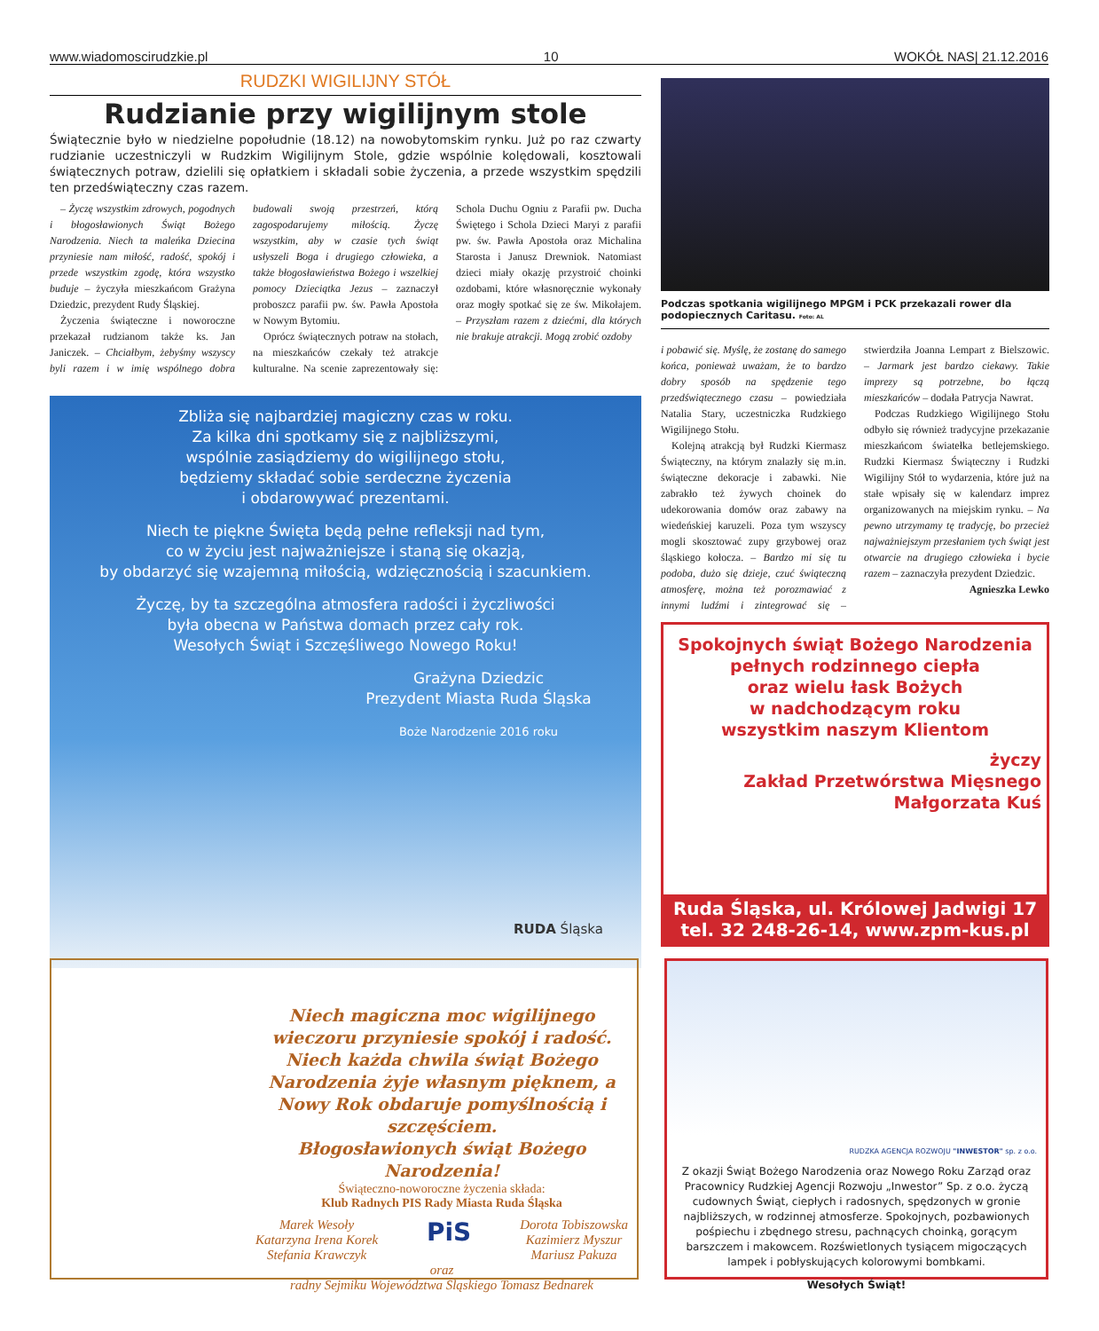www.wiadomoscirudzkie.pl 10 WOKÓŁ NAS| 21.12.2016
RUDZKI WIGILIJNY STÓŁ
Rudzianie przy wigilijnym stole
Świątecznie było w niedzielne popołudnie (18.12) na nowobytomskim rynku. Już po raz czwarty rudzianie uczestniczyli w Rudzkim Wigilijnym Stole, gdzie wspólnie kolędowali, kosztowali świątecznych potraw, dzielili się opłatkiem i składali sobie życzenia, a przede wszystkim spędzili ten przedświąteczny czas razem.
– Życzę wszystkim zdrowych, pogodnych i błogosławionych Świąt Bożego Narodzenia. Niech ta maleńka Dziecina przyniesie nam miłość, radość, spokój i przede wszystkim zgodę, która wszystko buduje – życzyła mieszkańcom Grażyna Dziedzic, prezydent Rudy Śląskiej.
Życzenia świąteczne i noworoczne przekazał rudzianom także ks. Jan Janiczek. – Chciałbym, żebyśmy wszyscy byli razem i w imię wspólnego dobra budowali swoją przestrzeń, którą zagospodarujemy miłością. Życzę wszystkim, aby w czasie tych świąt usłyszeli Boga i drugiego człowieka, a także błogosławieństwa Bożego i wszelkiej pomocy Dzieciątka Jezus – zaznaczył proboszcz parafii pw. św. Pawła Apostoła w Nowym Bytomiu.
Oprócz świątecznych potraw na stołach, na mieszkańców czekały też atrakcje kulturalne. Na scenie zaprezentowały się: Schola Duchu Ogniu z Parafii pw. Ducha Świętego i Schola Dzieci Maryi z parafii pw. św. Pawła Apostoła oraz Michalina Starosta i Janusz Drewniok. Natomiast dzieci miały okazję przystroić choinki ozdobami, które własnoręcznie wykonały oraz mogły spotkać się ze św. Mikołajem. – Przyszłam razem z dziećmi, dla których nie brakuje atrakcji. Mogą zrobić ozdoby
Zbliża się najbardziej magiczny czas w roku.
Za kilka dni spotkamy się z najbliższymi,
wspólnie zasiądziemy do wigilijnego stołu,
będziemy składać sobie serdeczne życzenia
i obdarowywać prezentami.
Niech te piękne Święta będą pełne refleksji nad tym,
co w życiu jest najważniejsze i staną się okazją,
by obdarzyć się wzajemną miłością, wdzięcznością i szacunkiem.
Życzę, by ta szczególna atmosfera radości i życzliwości
była obecna w Państwa domach przez cały rok.
Wesołych Świąt i Szczęśliwego Nowego Roku!
Grażyna Dziedzic
Prezydent Miasta Ruda Śląska
Boże Narodzenie 2016 roku
RUDA Śląska
Podczas spotkania wigilijnego MPGM i PCK przekazali rower dla podopiecznych Caritasu. Foto: AL
i pobawić się. Myślę, że zostanę do samego końca, ponieważ uważam, że to bardzo dobry sposób na spędzenie tego przedświątecznego czasu – powiedziała Natalia Stary, uczestniczka Rudzkiego Wigilijnego Stołu.
Kolejną atrakcją był Rudzki Kiermasz Świąteczny, na którym znalazły się m.in. świąteczne dekoracje i zabawki. Nie zabrakło też żywych choinek do udekorowania domów oraz zabawy na wiedeńskiej karuzeli. Poza tym wszyscy mogli skosztować zupy grzybowej oraz śląskiego kołocza. – Bardzo mi się tu podoba, dużo się dzieje, czuć świąteczną atmosferę, można też porozmawiać z innymi ludźmi i zintegrować się – stwierdziła Joanna Lempart z Bielszowic. – Jarmark jest bardzo ciekawy. Takie imprezy są potrzebne, bo łączą mieszkańców – dodała Patrycja Nawrat.
Podczas Rudzkiego Wigilijnego Stołu odbyło się również tradycyjne przekazanie mieszkańcom światełka betlejemskiego. Rudzki Kiermasz Świąteczny i Rudzki Wigilijny Stół to wydarzenia, które już na stałe wpisały się w kalendarz imprez organizowanych na miejskim rynku. – Na pewno utrzymamy tę tradycję, bo przecież najważniejszym przesłaniem tych świąt jest otwarcie na drugiego człowieka i bycie razem – zaznaczyła prezydent Dziedzic.
Agnieszka Lewko
Spokojnych świąt Bożego Narodzenia
pełnych rodzinnego ciepła
oraz wielu łask Bożych
w nadchodzącym roku
wszystkim naszym Klientom
życzy
Zakład Przetwórstwa Mięsnego
Małgorzata Kuś
Ruda Śląska, ul. Królowej Jadwigi 17
tel. 32 248-26-14, www.zpm-kus.pl
Niech magiczna moc wigilijnego wieczoru przyniesie spokój i radość.
Niech każda chwila świąt Bożego Narodzenia żyje własnym pięknem, a Nowy Rok obdaruje pomyślnością i szczęściem.
Błogosławionych świąt Bożego Narodzenia!
Świąteczno-noworoczne życzenia składa:
Klub Radnych PIS Rady Miasta Ruda Śląska
Marek Wesoły
Katarzyna Irena Korek
Stefania Krawczyk PiS Dorota Tobiszowska
Kazimierz Myszur
Mariusz Pakuza
oraz
radny Sejmiku Województwa Śląskiego Tomasz Bednarek
RUDZKA AGENCJA ROZWOJU "INWESTOR" sp. z o.o.
Z okazji Świąt Bożego Narodzenia oraz Nowego Roku Zarząd oraz Pracownicy Rudzkiej Agencji Rozwoju „Inwestor” Sp. z o.o. życzą cudownych Świąt, ciepłych i radosnych, spędzonych w gronie najbliższych, w rodzinnej atmosferze. Spokojnych, pozbawionych pośpiechu i zbędnego stresu, pachnących choinką, gorącym barszczem i makowcem. Rozświetlonych tysiącem migoczących lampek i pobłyskujących kolorowymi bombkami.
Wesołych Świąt!